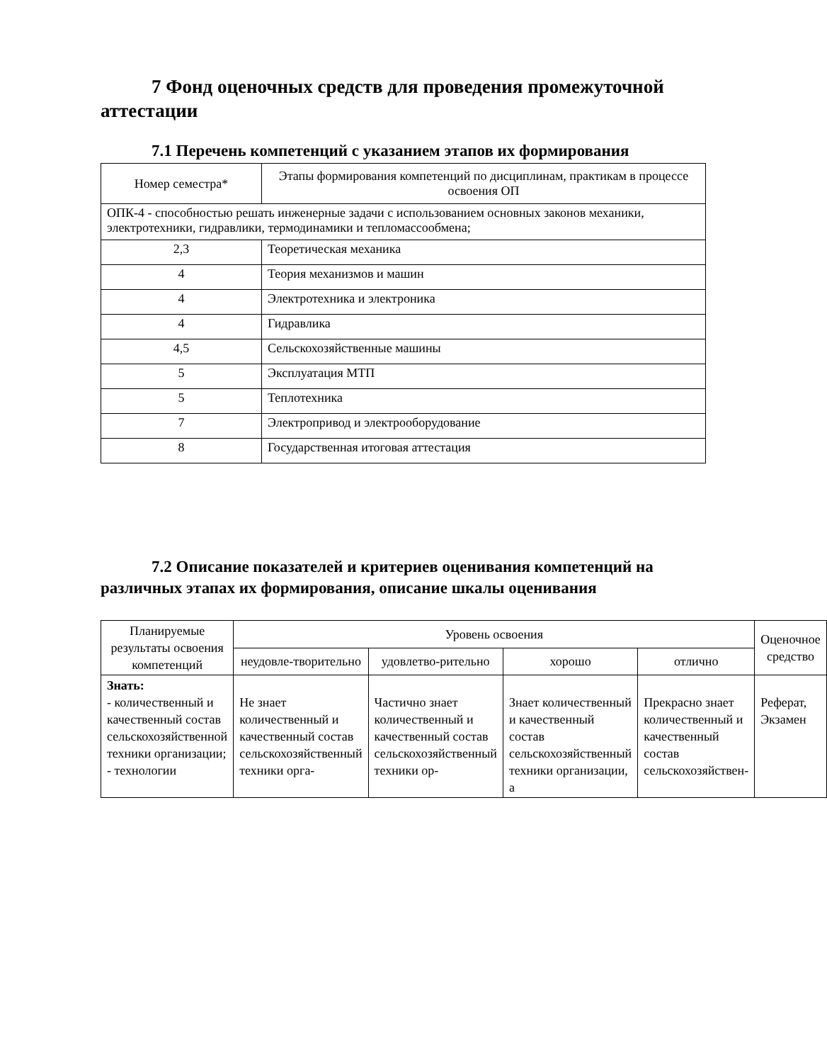7 Фонд оценочных средств для проведения промежуточной аттестации
7.1 Перечень компетенций с указанием этапов их формирования
| Номер семестра* | Этапы формирования компетенций по дисциплинам, практикам в процессе освоения ОП |
| ОПК-4 - способностью решать инженерные задачи с использованием основных законов механики, электротехники, гидравлики, термодинамики и тепломассообмена; | |
| 2,3 | Теоретическая механика |
| 4 | Теория механизмов и машин |
| 4 | Электротехника и электроника |
| 4 | Гидравлика |
| 4,5 | Сельскохозяйственные машины |
| 5 | Эксплуатация МТП |
| 5 | Теплотехника |
| 7 | Электропривод и электрооборудование |
| 8 | Государственная итоговая аттестация |
7.2 Описание показателей и критериев оценивания компетенций на различных этапах их формирования, описание шкалы оценивания
| Планируемые результаты освоения компетенций | Уровень освоения | | | | Оценочное средство |
| | неудовле-творительно | удовлетво-рительно | хорошо | отлично | |
| Знать: - количественный и качественный состав сельскохозяйственной техники организации; - технологии | Не знает количественный и качественный состав сельскохозяйственный техники орга- | Частично знает количественный и качественный состав сельскохозяйственный техники ор- | Знает количественный и качественный состав сельскохозяйственный техники организации, а | Прекрасно знает количественный и качественный состав сельскохозяйствен- | Реферат, Экзамен |